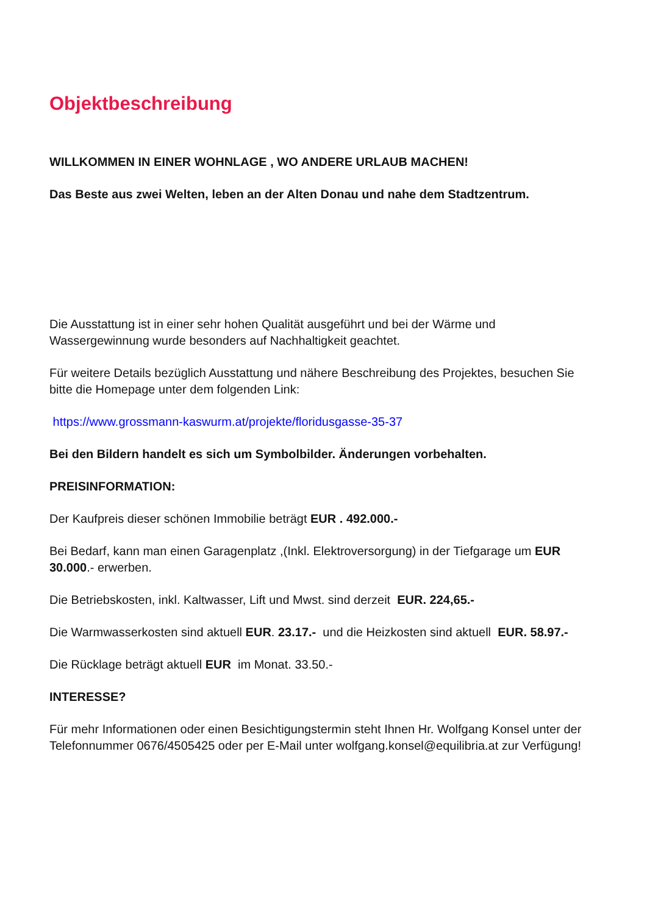Objektbeschreibung
WILLKOMMEN IN EINER WOHNLAGE , WO ANDERE URLAUB MACHEN!
Das Beste aus zwei Welten, leben an der Alten Donau und nahe dem Stadtzentrum.
Die Ausstattung ist in einer sehr hohen Qualität ausgeführt und bei der Wärme und Wassergewinnung wurde besonders auf Nachhaltigkeit geachtet.
Für weitere Details bezüglich Ausstattung und nähere Beschreibung des Projektes, besuchen Sie bitte die Homepage unter dem folgenden Link:
https://www.grossmann-kaswurm.at/projekte/floridusgasse-35-37
Bei den Bildern handelt es sich um Symbolbilder. Änderungen vorbehalten.
PREISINFORMATION:
Der Kaufpreis dieser schönen Immobilie beträgt EUR . 492.000.-
Bei Bedarf, kann man einen Garagenplatz ,(Inkl. Elektroversorgung) in der Tiefgarage um EUR 30.000.- erwerben.
Die Betriebskosten, inkl. Kaltwasser, Lift und Mwst. sind derzeit EUR. 224,65.-
Die Warmwasserkosten sind aktuell EUR. 23.17.- und die Heizkosten sind aktuell EUR. 58.97.-
Die Rücklage beträgt aktuell EUR im Monat. 33.50.-
INTERESSE?
Für mehr Informationen oder einen Besichtigungstermin steht Ihnen Hr. Wolfgang Konsel unter der Telefonnummer 0676/4505425 oder per E-Mail unter wolfgang.konsel@equilibria.at zur Verfügung!